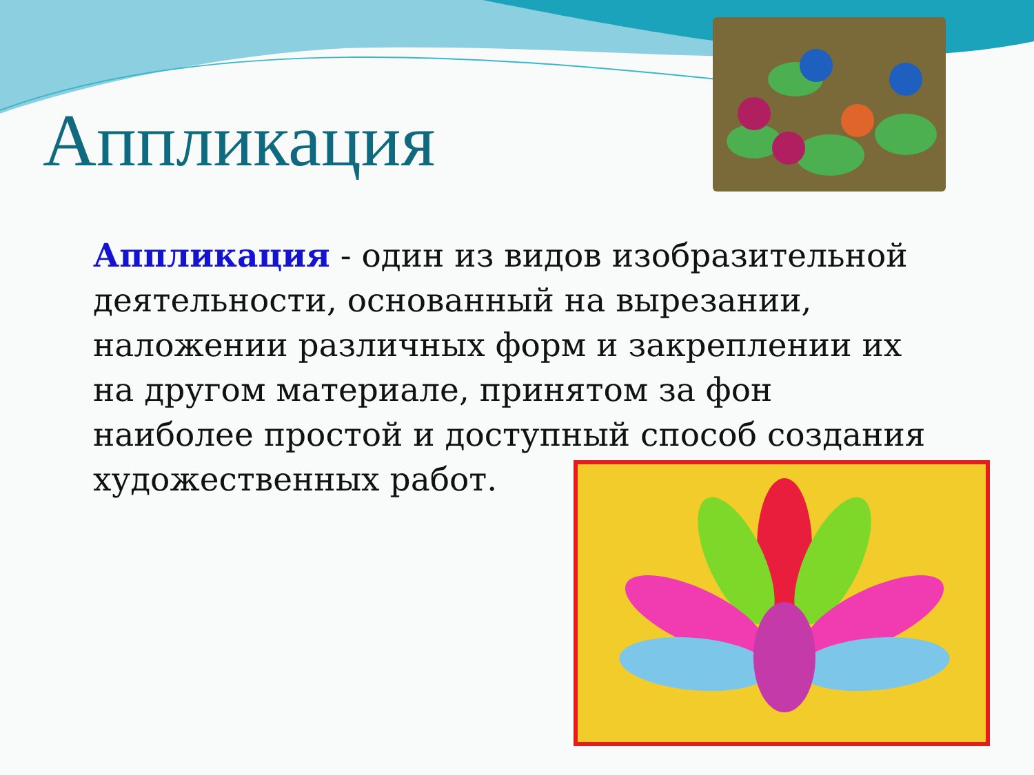Аппликация
Аппликация - один из видов изобразительной деятельности, основанный на вырезании, наложении различных форм и закреплении их на другом материале, принятом за фон наиболее простой и доступный способ создания художественных работ.